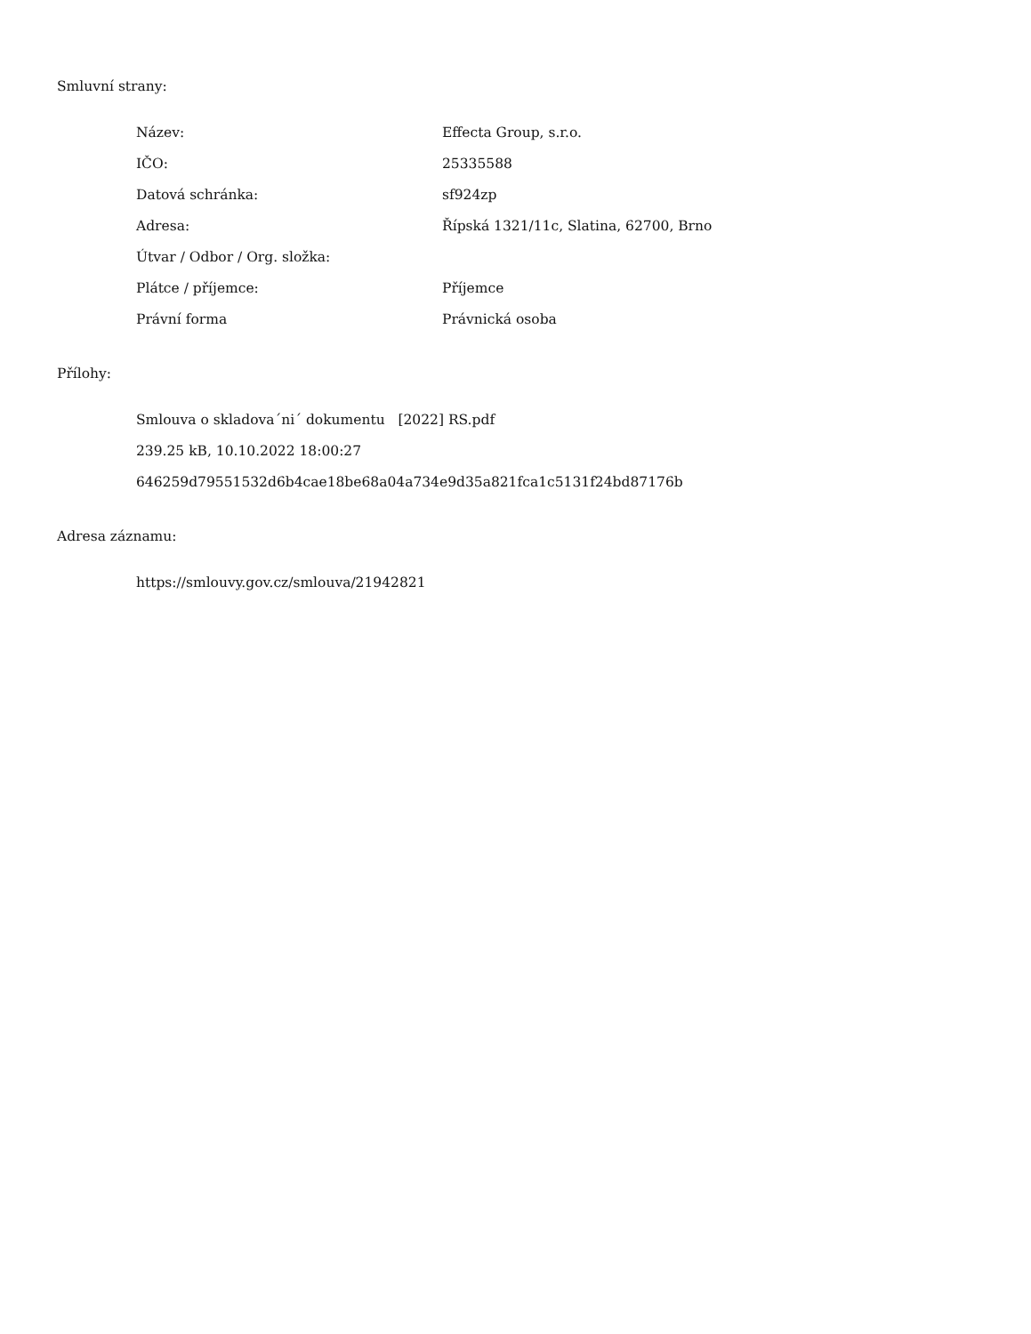Smluvní strany:
| Název: | Effecta Group, s.r.o. |
| IČO: | 25335588 |
| Datová schránka: | sf924zp |
| Adresa: | Řípská 1321/11c, Slatina, 62700, Brno |
| Útvar / Odbor / Org. složka: | |
| Plátce / příjemce: | Příjemce |
| Právní forma | Právnická osoba |
Přílohy:
Smlouva o skladova´ni´ dokumentu [2022] RS.pdf
239.25 kB, 10.10.2022 18:00:27
646259d79551532d6b4cae18be68a04a734e9d35a821fca1c5131f24bd87176b
Adresa záznamu:
https://smlouvy.gov.cz/smlouva/21942821